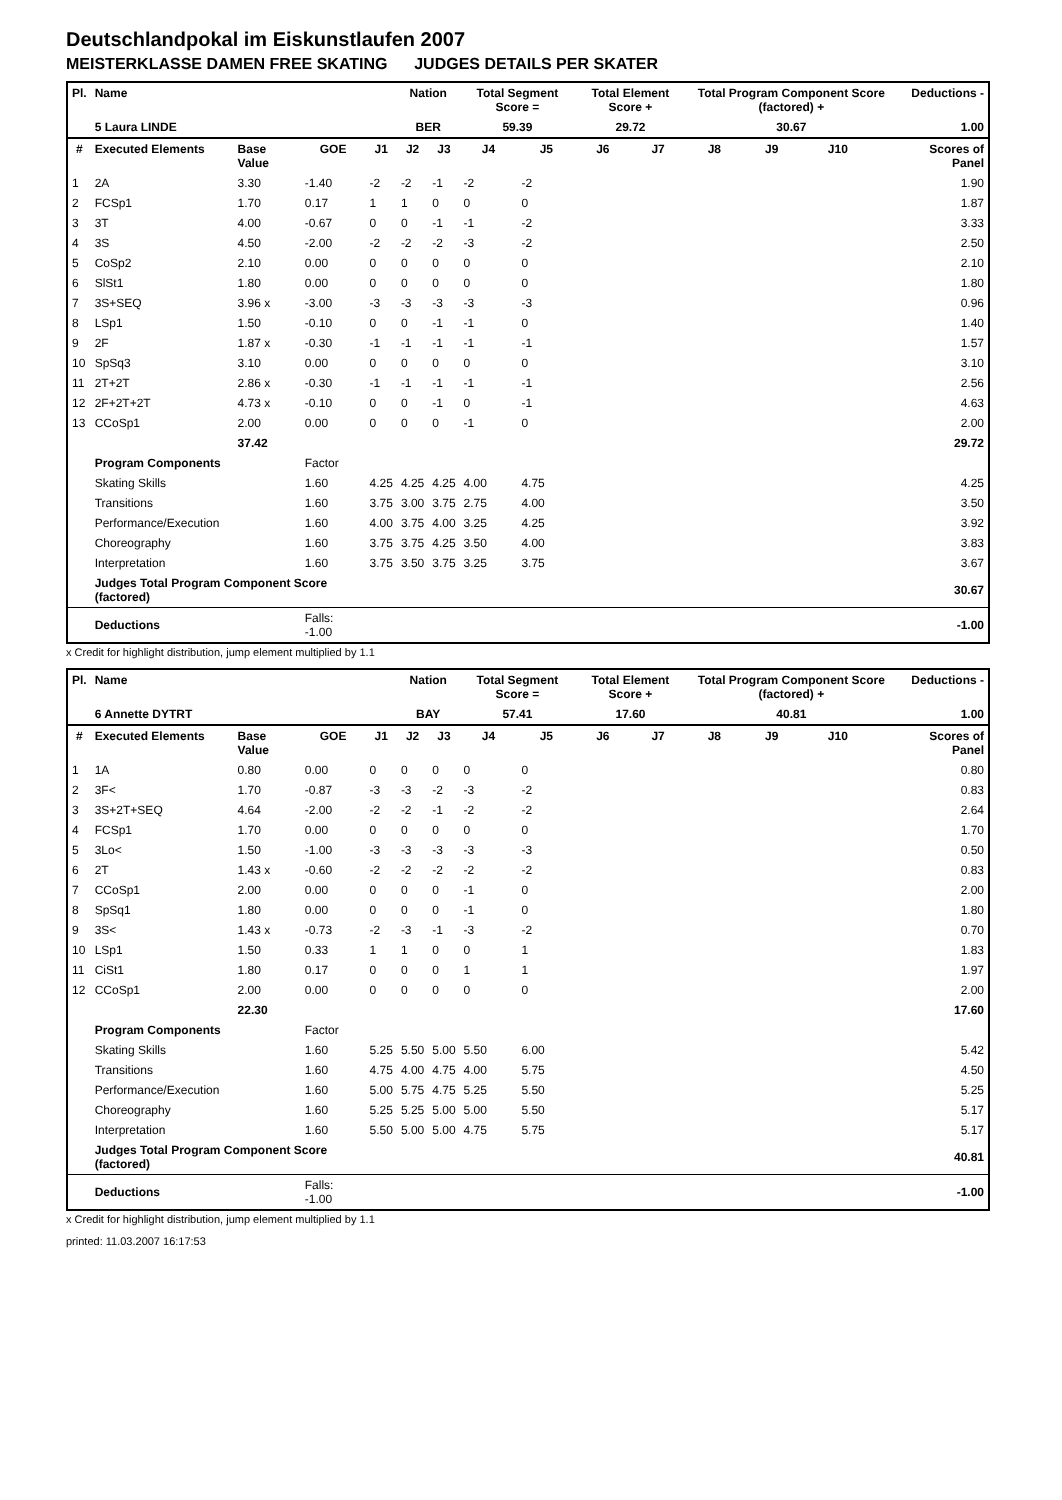Deutschlandpokal im Eiskunstlaufen 2007
MEISTERKLASSE DAMEN FREE SKATING JUDGES DETAILS PER SKATER
| Pl. | Name | | | | Nation | | Total Segment Score = | | Total Element Score + | | Total Program Component Score (factored) + | | | | Deductions - |
| --- | --- | --- | --- | --- | --- | --- | --- | --- | --- | --- | --- | --- | --- | --- | --- |
| | 5 Laura LINDE | | | | BER | | 59.39 | | 29.72 | | 30.67 | | | | 1.00 |
| # | Executed Elements | Base Value | GOE | J1 | J2 | J3 | J4 | J5 | J6 | J7 | J8 | J9 | J10 | | Scores of Panel |
| 1 | 2A | 3.30 | -1.40 | -2 | -2 | -1 | -2 | -2 | | | | | | | 1.90 |
| 2 | FCSp1 | 1.70 | 0.17 | 1 | 1 | 0 | 0 | 0 | | | | | | | 1.87 |
| 3 | 3T | 4.00 | -0.67 | 0 | 0 | -1 | -1 | -2 | | | | | | | 3.33 |
| 4 | 3S | 4.50 | -2.00 | -2 | -2 | -2 | -3 | -2 | | | | | | | 2.50 |
| 5 | CoSp2 | 2.10 | 0.00 | 0 | 0 | 0 | 0 | 0 | | | | | | | 2.10 |
| 6 | SlSt1 | 1.80 | 0.00 | 0 | 0 | 0 | 0 | 0 | | | | | | | 1.80 |
| 7 | 3S+SEQ | 3.96 x | -3.00 | -3 | -3 | -3 | -3 | -3 | | | | | | | 0.96 |
| 8 | LSp1 | 1.50 | -0.10 | 0 | 0 | -1 | -1 | 0 | | | | | | | 1.40 |
| 9 | 2F | 1.87 x | -0.30 | -1 | -1 | -1 | -1 | -1 | | | | | | | 1.57 |
| 10 | SpSq3 | 3.10 | 0.00 | 0 | 0 | 0 | 0 | 0 | | | | | | | 3.10 |
| 11 | 2T+2T | 2.86 x | -0.30 | -1 | -1 | -1 | -1 | -1 | | | | | | | 2.56 |
| 12 | 2F+2T+2T | 4.73 x | -0.10 | 0 | 0 | -1 | 0 | -1 | | | | | | | 4.63 |
| 13 | CCoSp1 | 2.00 | 0.00 | 0 | 0 | 0 | -1 | 0 | | | | | | | 2.00 |
| | | 37.42 | | | | | | | | | | | | | 29.72 |
| | Program Components | | Factor | | | | | | | | | | | | |
| | Skating Skills | | 1.60 | 4.25 | 4.25 | 4.25 | 4.00 | 4.75 | | | | | | | 4.25 |
| | Transitions | | 1.60 | 3.75 | 3.00 | 3.75 | 2.75 | 4.00 | | | | | | | 3.50 |
| | Performance/Execution | | 1.60 | 4.00 | 3.75 | 4.00 | 3.25 | 4.25 | | | | | | | 3.92 |
| | Choreography | | 1.60 | 3.75 | 3.75 | 4.25 | 3.50 | 4.00 | | | | | | | 3.83 |
| | Interpretation | | 1.60 | 3.75 | 3.50 | 3.75 | 3.25 | 3.75 | | | | | | | 3.67 |
| | Judges Total Program Component Score (factored) | | | | | | | | | | | | | | 30.67 |
| | Deductions | | Falls: -1.00 | | | | | | | | | | | | -1.00 |
x Credit for highlight distribution, jump element multiplied by 1.1
| Pl. | Name | | | | Nation | | Total Segment Score = | | Total Element Score + | | Total Program Component Score (factored) + | | | | Deductions - |
| --- | --- | --- | --- | --- | --- | --- | --- | --- | --- | --- | --- | --- | --- | --- | --- |
| | 6 Annette DYTRT | | | | BAY | | 57.41 | | 17.60 | | 40.81 | | | | 1.00 |
| # | Executed Elements | Base Value | GOE | J1 | J2 | J3 | J4 | J5 | J6 | J7 | J8 | J9 | J10 | | Scores of Panel |
| 1 | 1A | 0.80 | 0.00 | 0 | 0 | 0 | 0 | 0 | | | | | | | 0.80 |
| 2 | 3F< | 1.70 | -0.87 | -3 | -3 | -2 | -3 | -2 | | | | | | | 0.83 |
| 3 | 3S+2T+SEQ | 4.64 | -2.00 | -2 | -2 | -1 | -2 | -2 | | | | | | | 2.64 |
| 4 | FCSp1 | 1.70 | 0.00 | 0 | 0 | 0 | 0 | 0 | | | | | | | 1.70 |
| 5 | 3Lo< | 1.50 | -1.00 | -3 | -3 | -3 | -3 | -3 | | | | | | | 0.50 |
| 6 | 2T | 1.43 x | -0.60 | -2 | -2 | -2 | -2 | -2 | | | | | | | 0.83 |
| 7 | CCoSp1 | 2.00 | 0.00 | 0 | 0 | 0 | -1 | 0 | | | | | | | 2.00 |
| 8 | SpSq1 | 1.80 | 0.00 | 0 | 0 | 0 | -1 | 0 | | | | | | | 1.80 |
| 9 | 3S< | 1.43 x | -0.73 | -2 | -3 | -1 | -3 | -2 | | | | | | | 0.70 |
| 10 | LSp1 | 1.50 | 0.33 | 1 | 1 | 0 | 0 | 1 | | | | | | | 1.83 |
| 11 | CiSt1 | 1.80 | 0.17 | 0 | 0 | 0 | 1 | 1 | | | | | | | 1.97 |
| 12 | CCoSp1 | 2.00 | 0.00 | 0 | 0 | 0 | 0 | 0 | | | | | | | 2.00 |
| | | 22.30 | | | | | | | | | | | | | 17.60 |
| | Program Components | | Factor | | | | | | | | | | | | |
| | Skating Skills | | 1.60 | 5.25 | 5.50 | 5.00 | 5.50 | 6.00 | | | | | | | 5.42 |
| | Transitions | | 1.60 | 4.75 | 4.00 | 4.75 | 4.00 | 5.75 | | | | | | | 4.50 |
| | Performance/Execution | | 1.60 | 5.00 | 5.75 | 4.75 | 5.25 | 5.50 | | | | | | | 5.25 |
| | Choreography | | 1.60 | 5.25 | 5.25 | 5.00 | 5.00 | 5.50 | | | | | | | 5.17 |
| | Interpretation | | 1.60 | 5.50 | 5.00 | 5.00 | 4.75 | 5.75 | | | | | | | 5.17 |
| | Judges Total Program Component Score (factored) | | | | | | | | | | | | | | 40.81 |
| | Deductions | | Falls: -1.00 | | | | | | | | | | | | -1.00 |
x Credit for highlight distribution, jump element multiplied by 1.1
printed: 11.03.2007 16:17:53